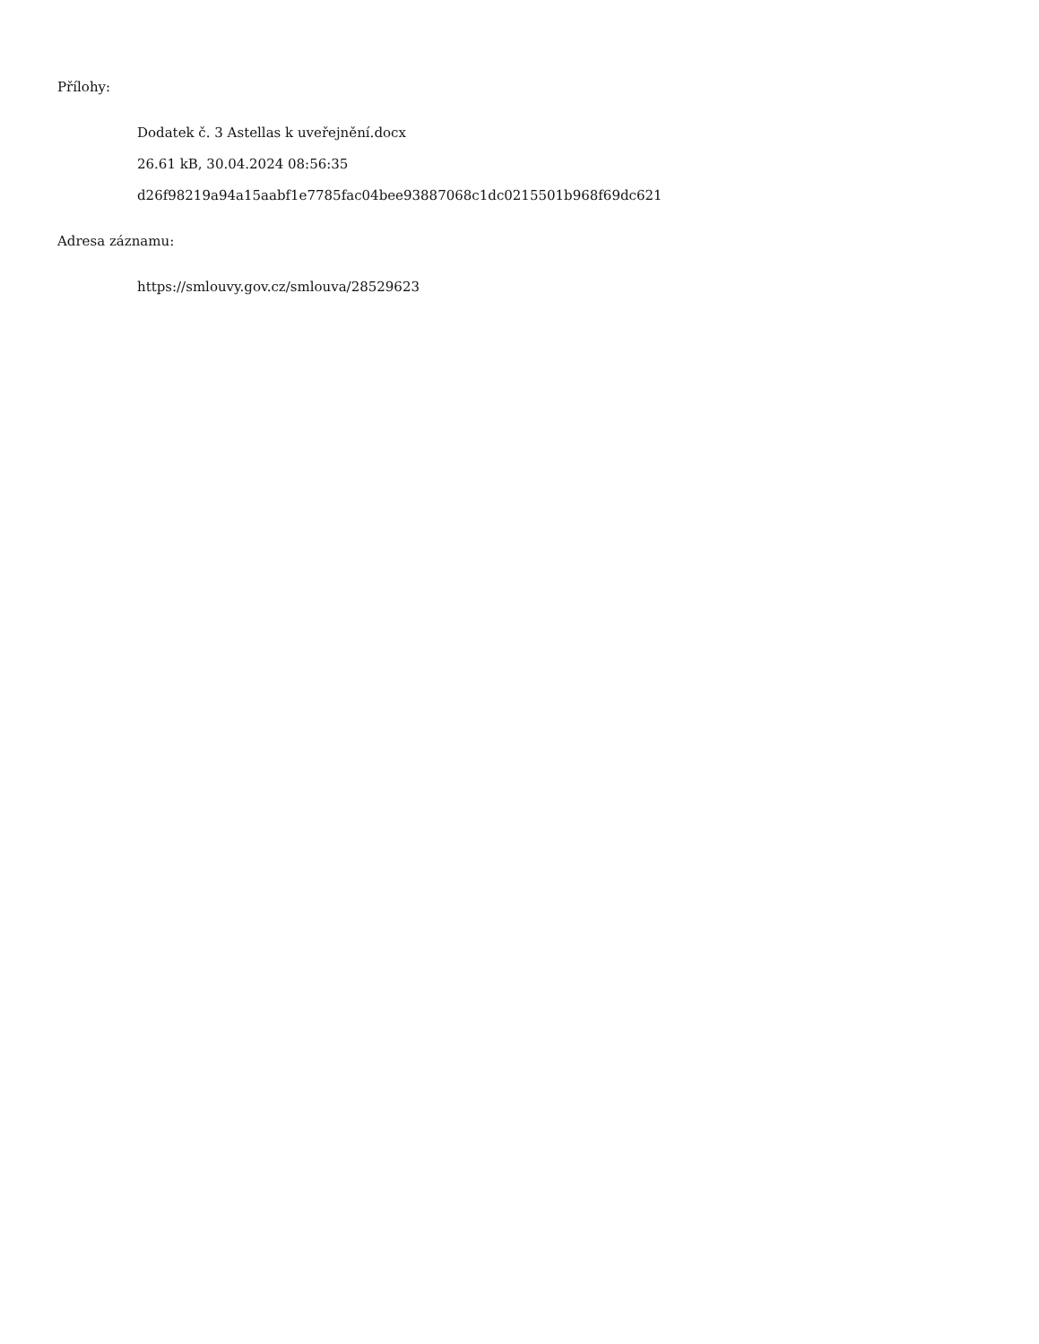Přílohy:
Dodatek č. 3 Astellas k uveřejnění.docx
26.61 kB, 30.04.2024 08:56:35
d26f98219a94a15aabf1e7785fac04bee93887068c1dc0215501b968f69dc621
Adresa záznamu:
https://smlouvy.gov.cz/smlouva/28529623